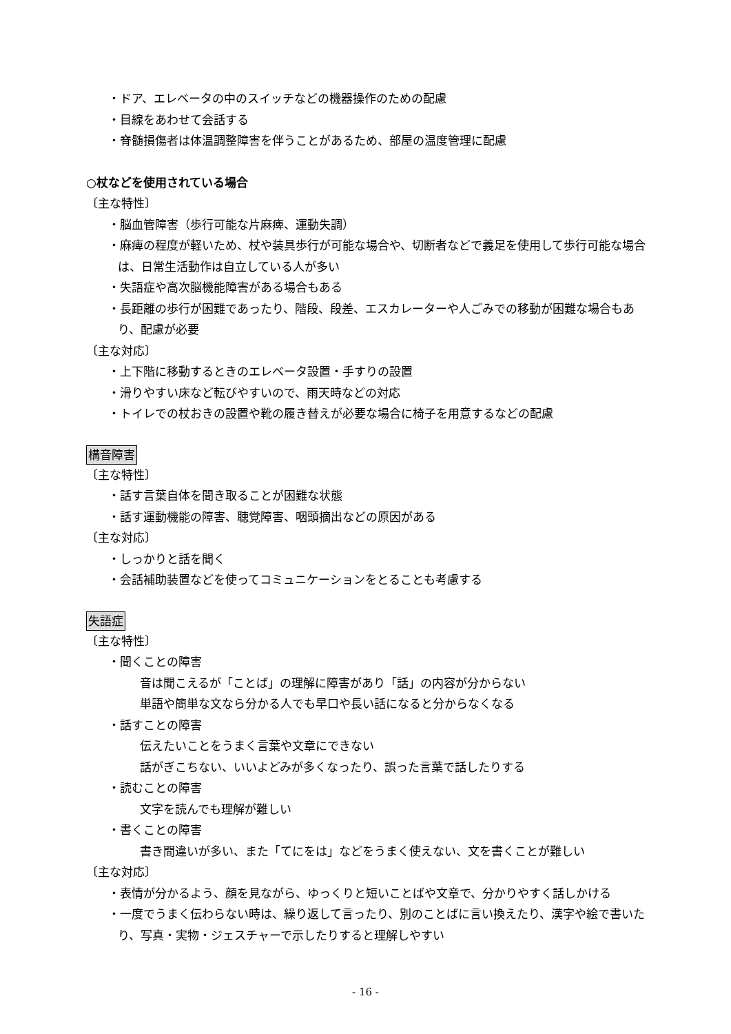・ドア、エレベータの中のスイッチなどの機器操作のための配慮
・目線をあわせて会話する
・脊髄損傷者は体温調整障害を伴うことがあるため、部屋の温度管理に配慮
○杖などを使用されている場合
〔主な特性〕
・脳血管障害（歩行可能な片麻痺、運動失調）
・麻痺の程度が軽いため、杖や装具歩行が可能な場合や、切断者などで義足を使用して歩行可能な場合は、日常生活動作は自立している人が多い
・失語症や高次脳機能障害がある場合もある
・長距離の歩行が困難であったり、階段、段差、エスカレーターや人ごみでの移動が困難な場合もあり、配慮が必要
〔主な対応〕
・上下階に移動するときのエレベータ設置・手すりの設置
・滑りやすい床など転びやすいので、雨天時などの対応
・トイレでの杖おきの設置や靴の履き替えが必要な場合に椅子を用意するなどの配慮
構音障害
〔主な特性〕
・話す言葉自体を聞き取ることが困難な状態
・話す運動機能の障害、聴覚障害、咽頭摘出などの原因がある
〔主な対応〕
・しっかりと話を聞く
・会話補助装置などを使ってコミュニケーションをとることも考慮する
失語症
〔主な特性〕
・聞くことの障害
音は聞こえるが「ことば」の理解に障害があり「話」の内容が分からない
単語や簡単な文なら分かる人でも早口や長い話になると分からなくなる
・話すことの障害
伝えたいことをうまく言葉や文章にできない
話がぎこちない、いいよどみが多くなったり、誤った言葉で話したりする
・読むことの障害
文字を読んでも理解が難しい
・書くことの障害
書き間違いが多い、また「てにをは」などをうまく使えない、文を書くことが難しい
〔主な対応〕
・表情が分かるよう、顔を見ながら、ゆっくりと短いことばや文章で、分かりやすく話しかける
・一度でうまく伝わらない時は、繰り返して言ったり、別のことばに言い換えたり、漢字や絵で書いたり、写真・実物・ジェスチャーで示したりすると理解しやすい
- 16 -